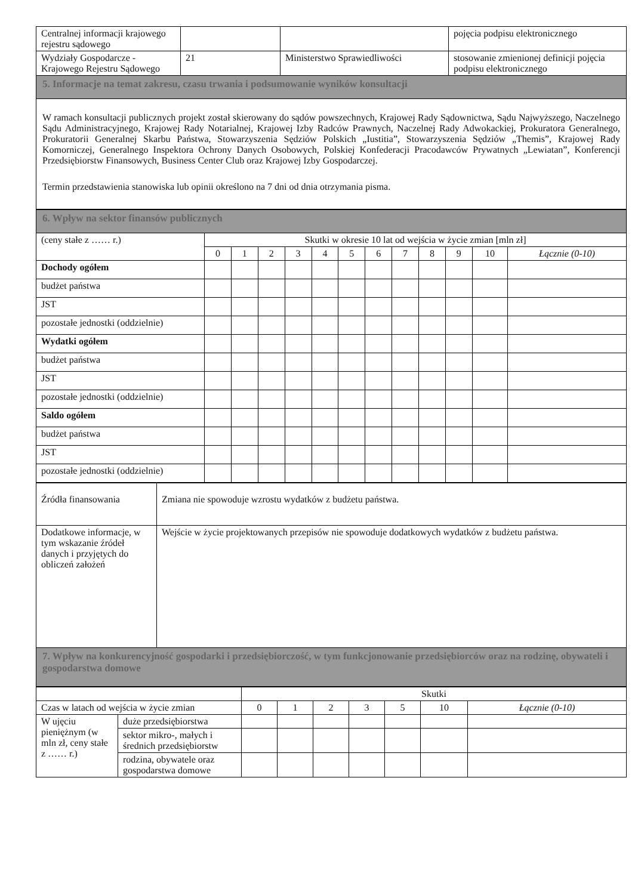| Centralnej informacji krajowego rejestru sądowego | | | pojęcia podpisu elektronicznego |
| Wydziały Gospodarcze - Krajowego Rejestru Sądowego | 21 | Ministerstwo Sprawiedliwości | stosowanie zmienionej definicji pojęcia podpisu elektronicznego |
| 5. Informacje na temat zakresu, czasu trwania i podsumowanie wyników konsultacji | | | |
| W ramach konsultacji publicznych projekt został skierowany do sądów powszechnych, Krajowej Rady Sądownictwa, Sądu Najwyższego, Naczelnego Sądu Administracyjnego, Krajowej Rady Notarialnej, Krajowej Izby Radców Prawnych, Naczelnej Rady Adwokackiej, Prokuratora Generalnego, Prokuratorii Generalnej Skarbu Państwa, Stowarzyszenia Sędziów Polskich „Iustitia”, Stowarzyszenia Sędziów „Themis”, Krajowej Rady Komorniczej, Generalnego Inspektora Ochrony Danych Osobowych, Polskiej Konfederacji Pracodawców Prywatnych „Lewiatan”, Konferencji Przedsiębiorstw Finansowych, Business Center Club oraz Krajowej Izby Gospodarczej. Termin przedstawienia stanowiska lub opinii określono na 7 dni od dnia otrzymania pisma. | | | |
| 6. Wpływ na sektor finansów publicznych | | | | | | | | | | | | |
| (ceny stałe z …… r.) | Skutki w okresie 10 lat od wejścia w życie zmian [mln zł] | | | | | | | | | | | |
| | 0 | 1 | 2 | 3 | 4 | 5 | 6 | 7 | 8 | 9 | 10 | Łącznie (0-10) |
| Dochody ogółem | | | | | | | | | | | | |
| budżet państwa | | | | | | | | | | | | |
| JST | | | | | | | | | | | | |
| pozostałe jednostki (oddzielnie) | | | | | | | | | | | | |
| Wydatki ogółem | | | | | | | | | | | | |
| budżet państwa | | | | | | | | | | | | |
| JST | | | | | | | | | | | | |
| pozostałe jednostki (oddzielnie) | | | | | | | | | | | | |
| Saldo ogółem | | | | | | | | | | | | |
| budżet państwa | | | | | | | | | | | | |
| JST | | | | | | | | | | | | |
| pozostałe jednostki (oddzielnie) | | | | | | | | | | | | |
| Źródła finansowania | Zmiana nie spowoduje wzrostu wydatków z budżetu państwa. |
| Dodatkowe informacje, w tym wskazanie źródeł danych i przyjętych do obliczeń założeń | Wejście w życie projektowanych przepisów nie spowoduje dodatkowych wydatków z budżetu państwa. |
| 7. Wpływ na konkurencyjność gospodarki i przedsiębiorczość, w tym funkcjonowanie przedsiębiorców oraz na rodzinę, obywateli i gospodarstwa domowe | |
| | | Skutki | | | | | | |
| Czas w latach od wejścia w życie zmian | | 0 | 1 | 2 | 3 | 5 | 10 | Łącznie (0-10) |
| W ujęciu pieniężnym (w mln zł, ceny stałe z …… r.) | duże przedsiębiorstwa | | | | | | | |
| | sektor mikro-, małych i średnich przedsiębiorstw | | | | | | | |
| | rodzina, obywatele oraz gospodarstwa domowe | | | | | | | |